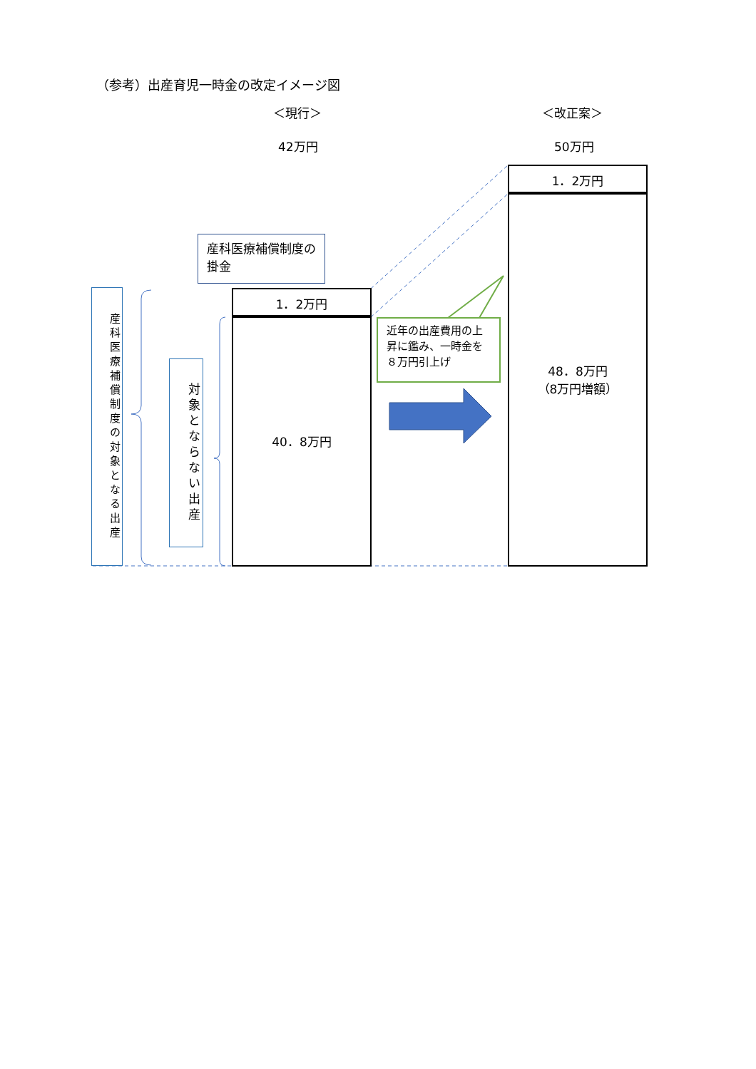（参考）出産育児一時金の改定イメージ図
＜現行＞ ＜改正案＞
42万円 50万円
産科医療補償制度の掛金
1．2万円
40．8万円
1．2万円
48．8万円
（8万円増額）
近年の出産費用の上昇に鑑み、一時金を８万円引上げ
産科医療補償制度の対象となる出産
対象とならない出産